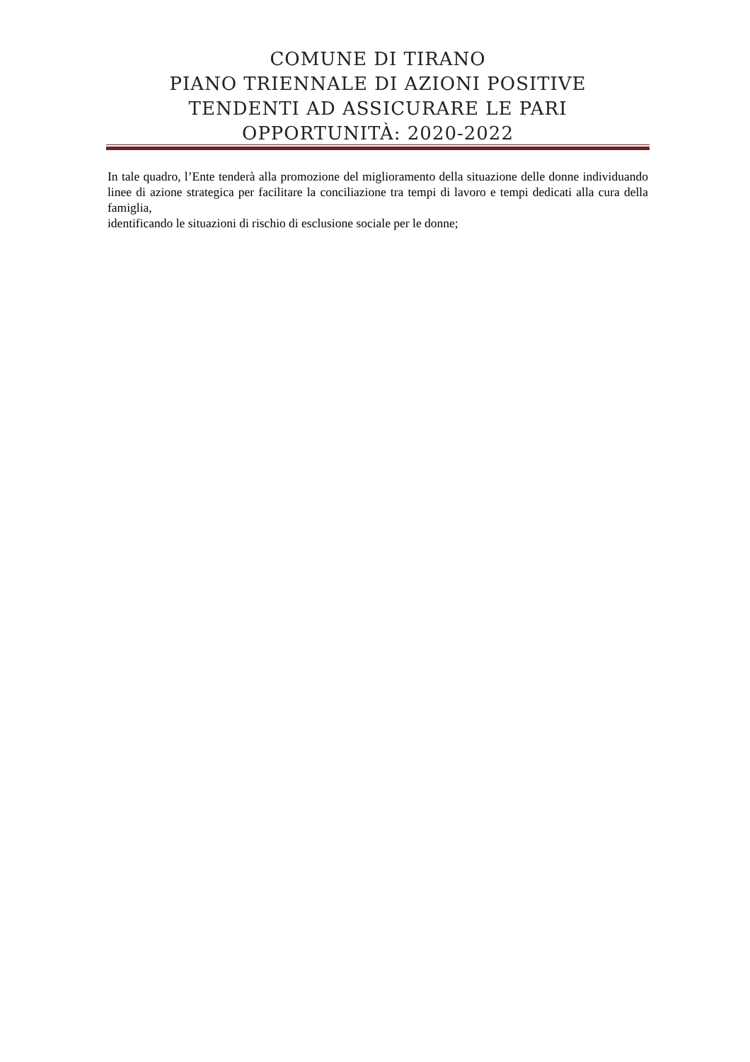COMUNE DI TIRANO
PIANO TRIENNALE DI AZIONI POSITIVE
TENDENTI AD ASSICURARE LE PARI
OPPORTUNITÀ: 2020-2022
In tale quadro, l’Ente tenderà alla promozione del miglioramento della situazione delle donne individuando linee di azione strategica per facilitare la conciliazione tra tempi di lavoro e tempi dedicati alla cura della famiglia,
identificando le situazioni di rischio di esclusione sociale per le donne;